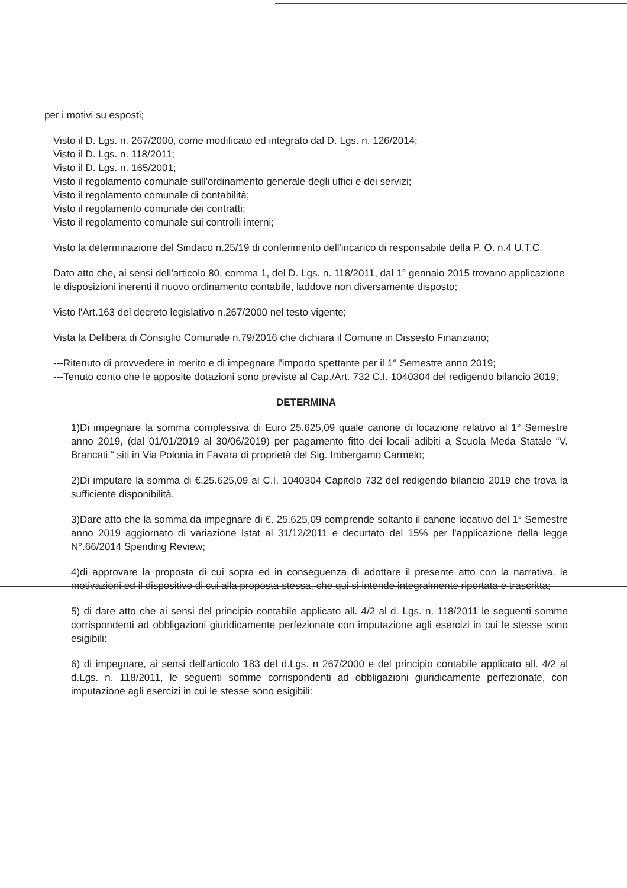per i motivi su esposti;
Visto il D. Lgs. n. 267/2000, come modificato ed integrato dal D. Lgs. n. 126/2014;
Visto il D. Lgs. n. 118/2011;
Visto il D. Lgs. n. 165/2001;
Visto il regolamento comunale sull'ordinamento generale degli uffici e dei servizi;
Visto il regolamento comunale di contabilità;
Visto il regolamento comunale dei contratti;
Visto il regolamento comunale sui controlli interni;
Visto la determinazione del Sindaco n.25/19 di conferimento dell'incarico di responsabile della P. O. n.4 U.T.C.
Dato atto che, ai sensi dell'articolo 80, comma 1, del D. Lgs. n. 118/2011, dal 1° gennaio 2015 trovano applicazione le disposizioni inerenti il nuovo ordinamento contabile, laddove non diversamente disposto;
Visto l'Art.163 del decreto legislativo n.267/2000 nel testo vigente;
Vista la Delibera di Consiglio Comunale n.79/2016 che dichiara il Comune in Dissesto Finanziario;
---Ritenuto di provvedere in merito e di impegnare l'importo spettante per il 1° Semestre anno 2019;
---Tenuto conto che le apposite dotazioni sono previste al Cap./Art. 732 C.I. 1040304 del redigendo bilancio 2019;
DETERMINA
1)Di impegnare la somma complessiva di Euro 25.625,09 quale canone di locazione relativo al 1° Semestre anno 2019, (dal 01/01/2019 al 30/06/2019) per pagamento fitto dei locali adibiti a Scuola Meda Statale “V. Brancati “ siti in Via Polonia in Favara di proprietà del Sig. Imbergamo Carmelo;
2)Di imputare la somma di €.25.625,09 al C.I. 1040304 Capitolo 732 del redigendo bilancio 2019 che trova la sufficiente disponibilità.
3)Dare atto che la somma da impegnare di €. 25.625,09 comprende soltanto il canone locativo del 1° Semestre anno 2019 aggiornato di variazione Istat al 31/12/2011 e decurtato del 15% per l'applicazione della legge N°.66/2014 Spending Review;
4)di approvare la proposta di cui sopra ed in conseguenza di adottare il presente atto con la narrativa, le motivazioni ed il dispositivo di cui alla proposta stessa, che qui si intende integralmente riportata e trascritta;
5) di dare atto che ai sensi del principio contabile applicato all. 4/2 al d. Lgs. n. 118/2011 le seguenti somme corrispondenti ad obbligazioni giuridicamente perfezionate con imputazione agli esercizi in cui le stesse sono esigibili:
6) di impegnare, ai sensi dell'articolo 183 del d.Lgs. n 267/2000 e del principio contabile applicato all. 4/2 al d.Lgs. n. 118/2011, le seguenti somme corrispondenti ad obbligazioni giuridicamente perfezionate, con imputazione agli esercizi in cui le stesse sono esigibili: